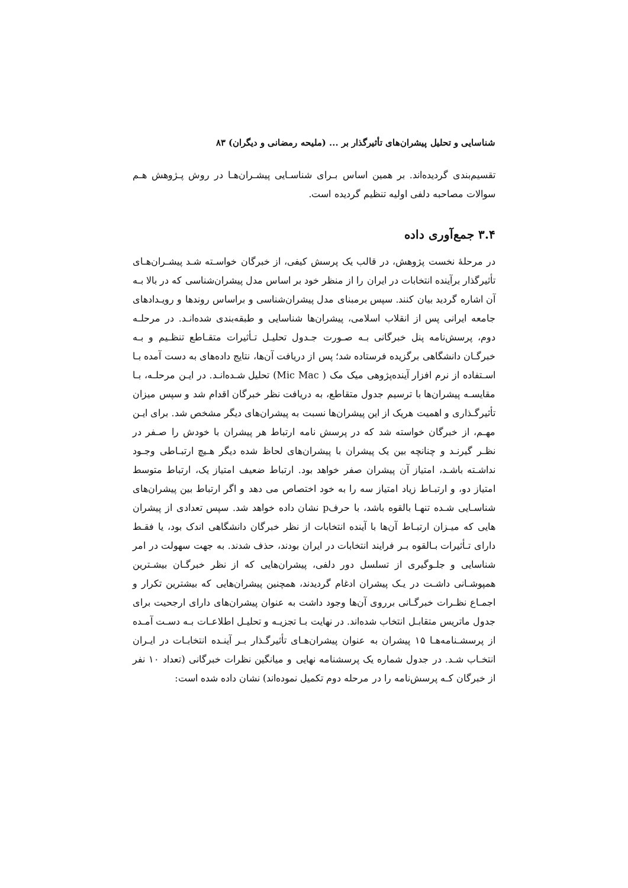شناسایی و تحلیل پیشران‌های تأثیرگذار بر ... (ملیحه رمضانی و دیگران) ۸۳
تقسیم‌بندی گردیده‌اند. بر همین اساس بـرای شناسـایی پیشـران‌هـا در روش پـژوهش هـم سوالات مصاحبه دلفی اولیه تنظیم گردیده است.
۳.۴ جمع‌آوری داده
در مرحلهٔ نخست پژوهش، در قالب یک پرسش کیفی، از خبرگان خواسـته شـد پیشـران‌هـای تأثیرگذار برآینده انتخابات در ایران را از منظر خود بر اساس مدل پیشران‌شناسی که در بالا بـه آن اشاره گردید بیان کنند. سپس برمبنای مدل پیشران‌شناسی و براساس روندها و رویـدادهای جامعه ایرانی پس از انقلاب اسلامی، پیشران‌ها شناسایی و طبقه‌بندی شده‌انـد. در مرحلـه دوم، پرسش‌نامه پنل خبرگانی بـه صـورت جـدول تحلیـل تـأثیرات متقـاطع تنظـیم و بـه خبرگـان دانشگاهی برگزیده فرستاده شد؛ پس از دریافت آن‌ها، نتایج داده‌های به دست آمده بـا اسـتفاده از نرم افزار آینده‌پژوهی میک مک ( Mic Mac) تحلیل شـده‌انـد. در ایـن مرحلـه، بـا مقایسـه پیشران‌ها با ترسیم جدول متقاطع، به دریافت نظر خبرگان اقدام شد و سپس میزان تأثیرگـذاری و اهمیت هریک از این پیشران‌ها نسبت به پیشران‌های دیگر مشخص شد. برای ایـن مهـم، از خبرگان خواسته شد که در پرسش نامه ارتباط هر پیشران با خودش را صـفر در نظـر گیرنـد و چنانچه بین یک پیشران با پیشران‌های لحاظ شده دیگر هـیچ ارتبـاطی وجـود نداشـته باشـد، امتیاز آن پیشران صفر خواهد بود. ارتباط ضعیف امتیاز یک، ارتباط متوسط امتیاز دو، و ارتبـاط زیاد امتیاز سه را به خود اختصاص می دهد و اگر ارتباط بین پیشران‌های شناسـایی شـده تنهـا بالقوه باشد، با حرفp نشان داده خواهد شد. سپس تعدادی از پیشران هایی که میـزان ارتبـاط آن‌ها با آینده انتخابات از نظر خبرگان دانشگاهی اندک بود، یا فقـط دارای تـأثیرات بـالقوه بـر فرایند انتخابات در ایران بودند، حذف شدند. به جهت سهولت در امر شناسایی و جلـوگیری از تسلسل دور دلفی، پیشران‌هایی که از نظر خبرگـان بیشـترین همپوشـانی داشـت در یـک پیشران ادغام گردیدند، همچنین پیشران‌هایی که بیشترین تکرار و اجمـاع نظـرات خبرگـانی برروی آن‌ها وجود داشت به عنوان پیشران‌های دارای ارجحیت برای جدول ماتریس متقابـل انتخاب شده‌اند. در نهایت بـا تجزیـه و تحلیـل اطلاعـات بـه دسـت آمـده از پرسشـنامه‌هـا ۱۵ پیشران به عنوان پیشران‌هـای تأثیرگـذار بـر آینـده انتخابـات در ایـران انتخـاب شـد. در جدول شماره یک پرسشنامه نهایی و میانگین نظرات خبرگانی (تعداد ۱۰ نفر از خبرگان کـه پرسش‌نامه را در مرحله دوم تکمیل نموده‌اند) نشان داده شده است: